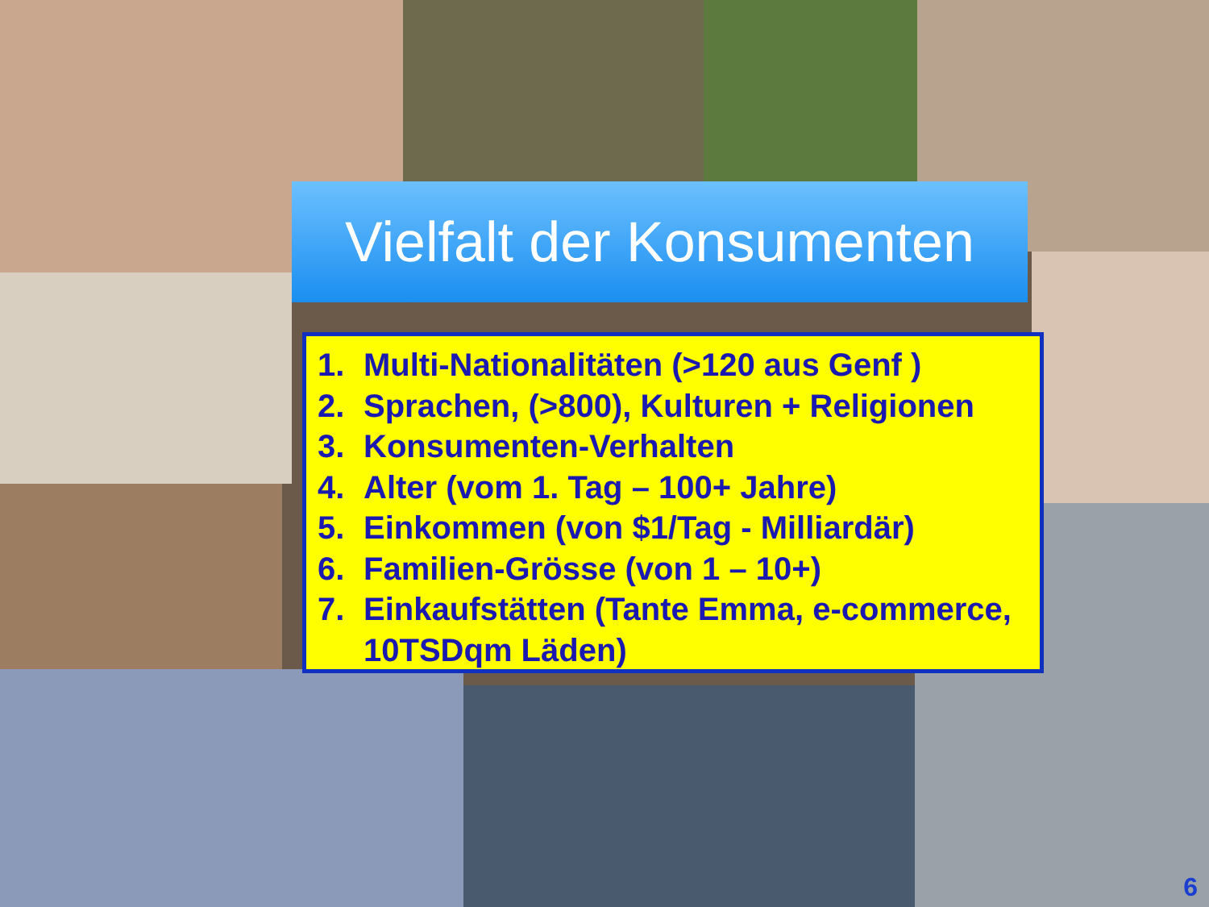Vielfalt der Konsumenten
1. Multi-Nationalitäten (>120 aus Genf )
2. Sprachen, (>800), Kulturen + Religionen
3. Konsumenten-Verhalten
4. Alter (vom 1. Tag – 100+ Jahre)
5. Einkommen (von $1/Tag - Milliardär)
6. Familien-Grösse (von 1 – 10+)
7. Einkaufstätten (Tante Emma, e-commerce, 10TSDqm Läden)
6